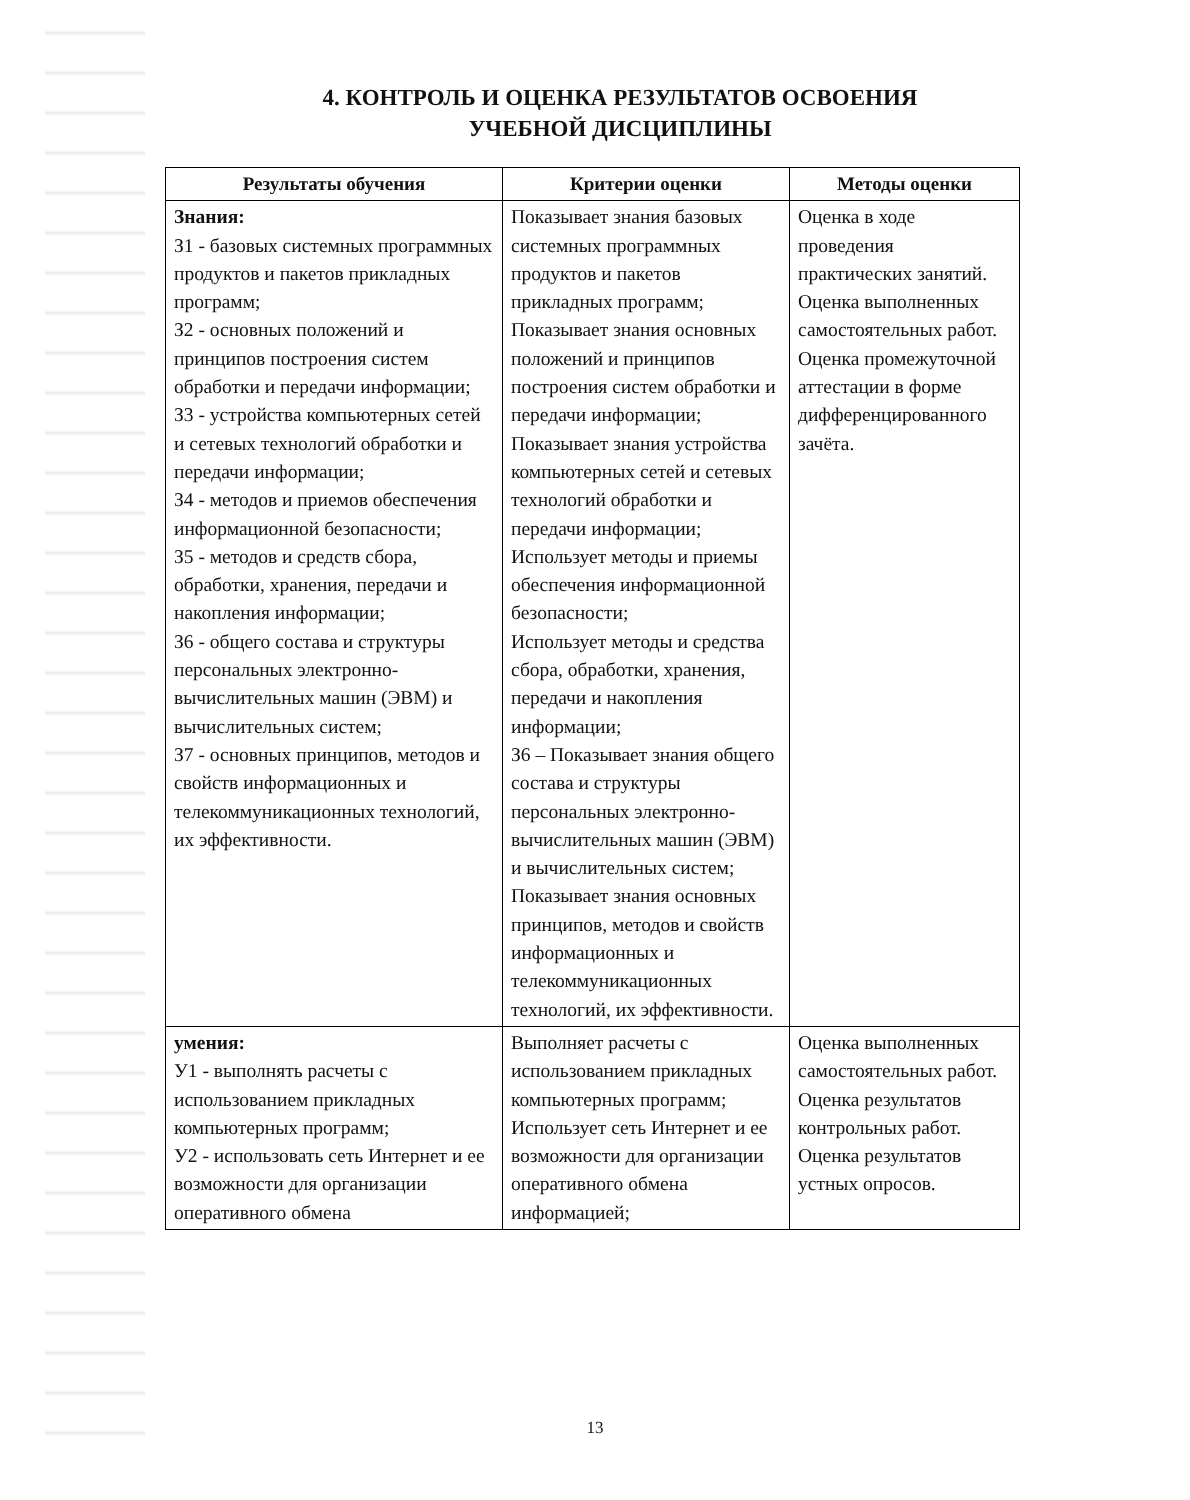4. КОНТРОЛЬ И ОЦЕНКА РЕЗУЛЬТАТОВ ОСВОЕНИЯ
УЧЕБНОЙ ДИСЦИПЛИНЫ
| Результаты обучения | Критерии оценки | Методы оценки |
| --- | --- | --- |
| Знания: З1 - базовых системных программных продуктов и пакетов прикладных программ; З2 - основных положений и принципов построения систем обработки и передачи информации; З3 - устройства компьютерных сетей и сетевых технологий обработки и передачи информации; З4 - методов и приемов обеспечения информационной безопасности; З5 - методов и средств сбора, обработки, хранения, передачи и накопления информации; З6 - общего состава и структуры персональных электронно-вычислительных машин (ЭВМ) и вычислительных систем; З7 - основных принципов, методов и свойств информационных и телекоммуникационных технологий, их эффективности. | Показывает знания базовых системных программных продуктов и пакетов прикладных программ; Показывает знания основных положений и принципов построения систем обработки и передачи информации; Показывает знания устройства компьютерных сетей и сетевых технологий обработки и передачи информации; Использует методы и приемы обеспечения информационной безопасности; Использует методы и средства сбора, обработки, хранения, передачи и накопления информации; З6 – Показывает знания общего состава и структуры персональных электронно-вычислительных машин (ЭВМ) и вычислительных систем; Показывает знания основных принципов, методов и свойств информационных и телекоммуникационных технологий, их эффективности. | Оценка в ходе проведения практических занятий. Оценка выполненных самостоятельных работ. Оценка промежуточной аттестации в форме дифференцированного зачёта. |
| умения: У1 - выполнять расчеты с использованием прикладных компьютерных программ; У2 - использовать сеть Интернет и ее возможности для организации оперативного обмена | Выполняет расчеты с использованием прикладных компьютерных программ; Использует сеть Интернет и ее возможности для организации оперативного обмена информацией; | Оценка выполненных самостоятельных работ. Оценка результатов контрольных работ. Оценка результатов устных опросов. |
13